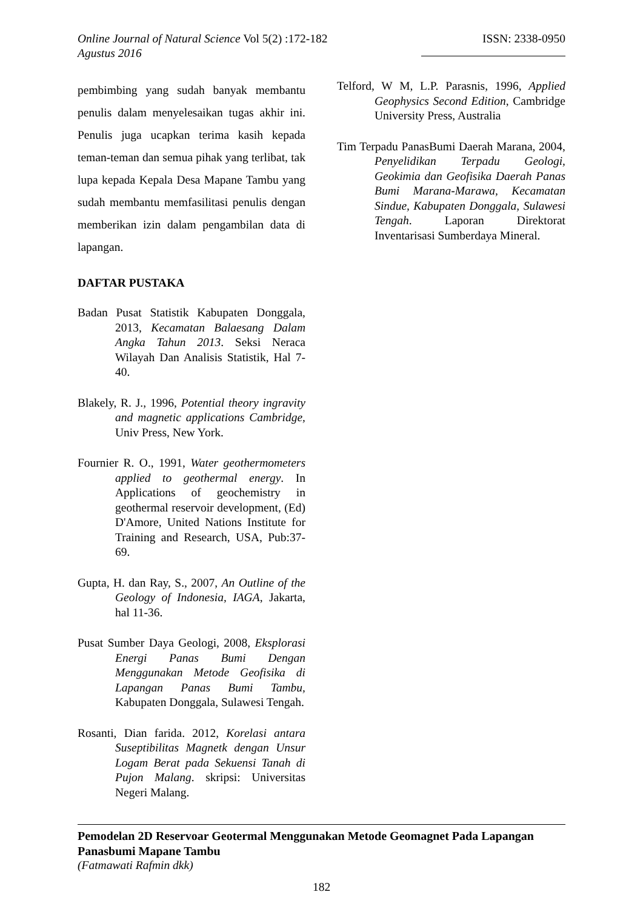Online Journal of Natural Science Vol 5(2) :172-182 ISSN: 2338-0950
Agustus 2016
pembimbing yang sudah banyak membantu penulis dalam menyelesaikan tugas akhir ini. Penulis juga ucapkan terima kasih kepada teman-teman dan semua pihak yang terlibat, tak lupa kepada Kepala Desa Mapane Tambu yang sudah membantu memfasilitasi penulis dengan memberikan izin dalam pengambilan data di lapangan.
DAFTAR PUSTAKA
Badan Pusat Statistik Kabupaten Donggala, 2013, Kecamatan Balaesang Dalam Angka Tahun 2013. Seksi Neraca Wilayah Dan Analisis Statistik, Hal 7-40.
Blakely, R. J., 1996, Potential theory ingravity and magnetic applications Cambridge, Univ Press, New York.
Fournier R. O., 1991, Water geothermometers applied to geothermal energy. In Applications of geochemistry in geothermal reservoir development, (Ed) D'Amore, United Nations Institute for Training and Research, USA, Pub:37-69.
Gupta, H. dan Ray, S., 2007, An Outline of the Geology of Indonesia, IAGA, Jakarta, hal 11-36.
Pusat Sumber Daya Geologi, 2008, Eksplorasi Energi Panas Bumi Dengan Menggunakan Metode Geofisika di Lapangan Panas Bumi Tambu, Kabupaten Donggala, Sulawesi Tengah.
Rosanti, Dian farida. 2012, Korelasi antara Suseptibilitas Magnetk dengan Unsur Logam Berat pada Sekuensi Tanah di Pujon Malang. skripsi: Universitas Negeri Malang.
Telford, W M, L.P. Parasnis, 1996, Applied Geophysics Second Edition, Cambridge University Press, Australia
Tim Terpadu PanasBumi Daerah Marana, 2004, Penyelidikan Terpadu Geologi, Geokimia dan Geofisika Daerah Panas Bumi Marana-Marawa, Kecamatan Sindue, Kabupaten Donggala, Sulawesi Tengah. Laporan Direktorat Inventarisasi Sumberdaya Mineral.
Pemodelan 2D Reservoar Geotermal Menggunakan Metode Geomagnet Pada Lapangan Panasbumi Mapane Tambu
(Fatmawati Rafmin dkk)
182